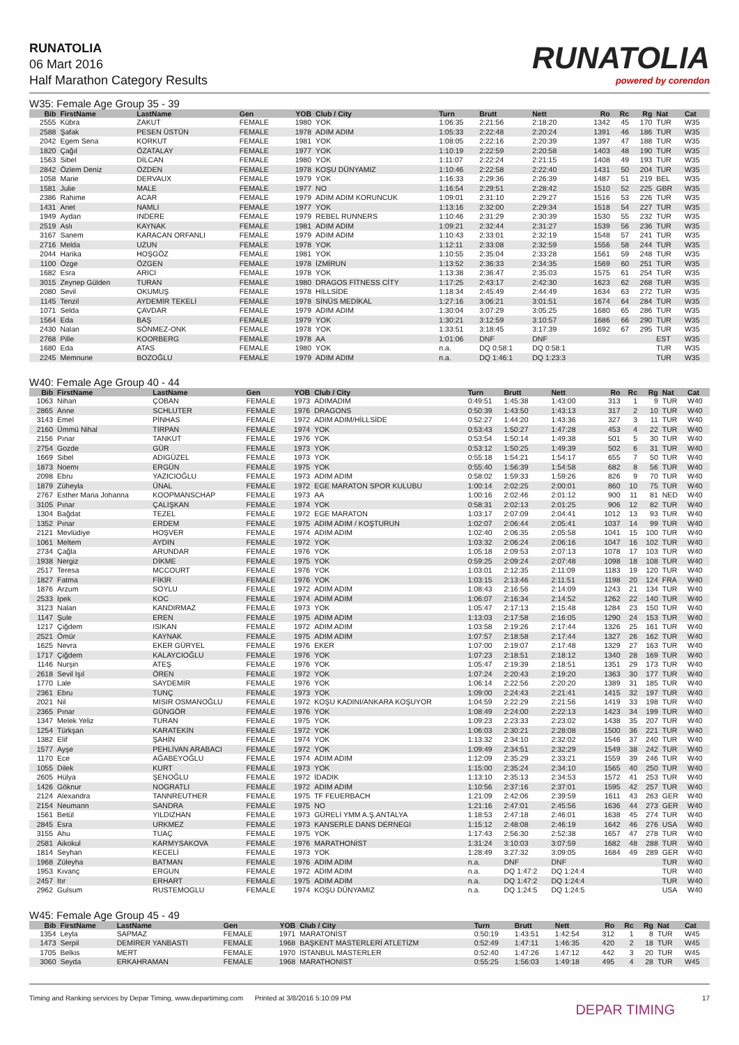RUNATOLIA
06 Mart 2016
Half Marathon Category Results
RUNATOLIA
powered by corendon
W35: Female Age Group 35 - 39
| Bib | FirstName | LastName | Gen | YOB | Club / City | Turn | Brutt | Nett | Ro | Rc | Rg | Nat | Cat |
| --- | --- | --- | --- | --- | --- | --- | --- | --- | --- | --- | --- | --- | --- |
| 2555 | Kübra | ZAKUT | FEMALE | 1980 | YOK | 1:06:35 | 2:21:56 | 2:18:20 | 1342 | 45 | 170 | TUR | W35 |
| 2588 | Şafak | PESEN ÜSTÜN | FEMALE | 1978 | ADIM ADIM | 1:05:33 | 2:22:48 | 2:20:24 | 1391 | 46 | 186 | TUR | W35 |
| 2042 | Egem Sena | KORKUT | FEMALE | 1981 | YOK | 1:08:05 | 2:22:16 | 2:20:39 | 1397 | 47 | 188 | TUR | W35 |
| 1820 | Çağıl | ÖZATALAY | FEMALE | 1977 | YOK | 1:10:19 | 2:22:59 | 2:20:58 | 1403 | 48 | 190 | TUR | W35 |
| 1563 | Sibel | DİLCAN | FEMALE | 1980 | YOK | 1:11:07 | 2:22:24 | 2:21:15 | 1408 | 49 | 193 | TUR | W35 |
| 2842 | Özlem Deniz | ÖZDEN | FEMALE | 1978 | KOŞU DÜNYAMIZ | 1:10:46 | 2:22:58 | 2:22:40 | 1431 | 50 | 204 | TUR | W35 |
| 1058 | Marie | DERVAUX | FEMALE | 1979 | YOK | 1:16:33 | 2:29:36 | 2:26:39 | 1487 | 51 | 219 | BEL | W35 |
| 1581 | Julie | MALE | FEMALE | 1977 | NO | 1:16:54 | 2:29:51 | 2:28:42 | 1510 | 52 | 225 | GBR | W35 |
| 2386 | Rahime | ACAR | FEMALE | 1979 | ADIM ADIM KORUNCUK | 1:09:01 | 2:31:10 | 2:29:27 | 1516 | 53 | 226 | TUR | W35 |
| 1431 | Anet | NAMLI | FEMALE | 1977 | YOK | 1:13:16 | 2:32:00 | 2:29:34 | 1518 | 54 | 227 | TUR | W35 |
| 1949 | Aydan | INDERE | FEMALE | 1979 | REBEL RUNNERS | 1:10:46 | 2:31:29 | 2:30:39 | 1530 | 55 | 232 | TUR | W35 |
| 2519 | Aslı | KAYNAK | FEMALE | 1981 | ADIM ADIM | 1:09:21 | 2:32:44 | 2:31:27 | 1539 | 56 | 236 | TUR | W35 |
| 3167 | Sanem | KARACAN ORFANLI | FEMALE | 1979 | ADIM ADIM | 1:10:43 | 2:33:01 | 2:32:19 | 1548 | 57 | 241 | TUR | W35 |
| 2716 | Melda | UZUN | FEMALE | 1978 | YOK | 1:12:11 | 2:33:08 | 2:32:59 | 1556 | 58 | 244 | TUR | W35 |
| 2044 | Harika | HOŞGÖZ | FEMALE | 1981 | YOK | 1:10:55 | 2:35:04 | 2:33:28 | 1561 | 59 | 248 | TUR | W35 |
| 1100 | Özge | ÖZGEN | FEMALE | 1978 | İZMİRUN | 1:13:52 | 2:36:33 | 2:34:35 | 1569 | 60 | 251 | TUR | W35 |
| 1682 | Esra | ARICI | FEMALE | 1978 | YOK | 1:13:38 | 2:36:47 | 2:35:03 | 1575 | 61 | 254 | TUR | W35 |
| 3015 | Zeynep Gülden | TURAN | FEMALE | 1980 | DRAGOS FİTNESS CİTY | 1:17:25 | 2:43:17 | 2:42:30 | 1623 | 62 | 268 | TUR | W35 |
| 2080 | Sevil | OKUMUŞ | FEMALE | 1978 | HİLLSİDE | 1:18:34 | 2:45:49 | 2:44:49 | 1634 | 63 | 272 | TUR | W35 |
| 1145 | Tenzil | AYDEMİR TEKELİ | FEMALE | 1978 | SİNÜS MEDİKAL | 1:27:16 | 3:06:21 | 3:01:51 | 1674 | 64 | 284 | TUR | W35 |
| 1071 | Selda | ÇAVDAR | FEMALE | 1979 | ADIM ADIM | 1:30:04 | 3:07:29 | 3:05:25 | 1680 | 65 | 286 | TUR | W35 |
| 1564 | Eda | BAŞ | FEMALE | 1979 | YOK | 1:30:21 | 3:12:59 | 3:10:57 | 1686 | 66 | 290 | TUR | W35 |
| 2430 | Nalan | SÖNMEZ-ONK | FEMALE | 1978 | YOK | 1:33:51 | 3:18:45 | 3:17:39 | 1692 | 67 | 295 | TUR | W35 |
| 2768 | Pille | KOORBERG | FEMALE | 1978 | AA | 1:01:06 | DNF | DNF | | | | EST | W35 |
| 1680 | Eda | ATAS | FEMALE | 1980 | YOK | n.a. | DQ 0:58:1 | DQ 0:58:1 | | | | TUR | W35 |
| 2245 | Memnune | BOZOĞLU | FEMALE | 1979 | ADIM ADIM | n.a. | DQ 1:46:1 | DQ 1:23:3 | | | | TUR | W35 |
W40: Female Age Group 40 - 44
| Bib | FirstName | LastName | Gen | YOB | Club / City | Turn | Brutt | Nett | Ro | Rc | Rg | Nat | Cat |
| --- | --- | --- | --- | --- | --- | --- | --- | --- | --- | --- | --- | --- | --- |
| 1063 | Nihan | ÇOBAN | FEMALE | 1973 | ADIMADIM | 0:49:51 | 1:45:38 | 1:43:00 | 313 | 1 | 9 | TUR | W40 |
| 2865 | Anne | SCHLUTER | FEMALE | 1976 | DRAGONS | 0:50:39 | 1:43:50 | 1:43:13 | 317 | 2 | 10 | TUR | W40 |
| 3143 | Emel | PİNHAS | FEMALE | 1972 | ADIM ADIM/HİLLSİDE | 0:52:27 | 1:44:20 | 1:43:36 | 327 | 3 | 11 | TUR | W40 |
| 2160 | Ümmü Nihal | TIRPAN | FEMALE | 1974 | YOK | 0:53:43 | 1:50:27 | 1:47:28 | 453 | 4 | 22 | TUR | W40 |
| 2156 | Pınar | TANKUT | FEMALE | 1976 | YOK | 0:53:54 | 1:50:14 | 1:49:38 | 501 | 5 | 30 | TUR | W40 |
| 2754 | Gozde | GÜR | FEMALE | 1973 | YOK | 0:53:12 | 1:50:25 | 1:49:39 | 502 | 6 | 31 | TUR | W40 |
| 1669 | Sibel | ADIGÜZEL | FEMALE | 1973 | YOK | 0:55:18 | 1:54:21 | 1:54:17 | 655 | 7 | 50 | TUR | W40 |
| 1873 | Noemı | ERGÜN | FEMALE | 1975 | YOK | 0:55:40 | 1:56:39 | 1:54:58 | 682 | 8 | 56 | TUR | W40 |
| 2098 | Ebru | YAZICIOĞLU | FEMALE | 1973 | ADIM ADIM | 0:58:02 | 1:59:33 | 1:59:26 | 826 | 9 | 70 | TUR | W40 |
| 1879 | Züheyla | ÜNAL | FEMALE | 1972 | EGE MARATON SPOR KULUBU | 1:00:14 | 2:02:25 | 2:00:01 | 860 | 10 | 75 | TUR | W40 |
| 2767 | Esther Maria Johanna | KOOPMANSCHAP | FEMALE | 1973 | AA | 1:00:16 | 2:02:46 | 2:01:12 | 900 | 11 | 81 | NED | W40 |
| 3105 | Pınar | ÇALIŞKAN | FEMALE | 1974 | YOK | 0:58:31 | 2:02:13 | 2:01:25 | 906 | 12 | 82 | TUR | W40 |
| 1304 | Bağdat | TEZEL | FEMALE | 1972 | EGE MARATON | 1:03:17 | 2:07:09 | 2:04:41 | 1012 | 13 | 93 | TUR | W40 |
| 1352 | Pınar | ERDEM | FEMALE | 1975 | ADIM ADIM / KOŞTURUN | 1:02:07 | 2:06:44 | 2:05:41 | 1037 | 14 | 99 | TUR | W40 |
| 2121 | Mevlüdiye | HOŞVER | FEMALE | 1974 | ADIM ADIM | 1:02:40 | 2:06:35 | 2:05:58 | 1041 | 15 | 100 | TUR | W40 |
| 1061 | Meltem | AYDIN | FEMALE | 1972 | YOK | 1:03:32 | 2:06:24 | 2:06:16 | 1047 | 16 | 102 | TUR | W40 |
| 2734 | Çağla | ARUNDAR | FEMALE | 1976 | YOK | 1:05:18 | 2:09:53 | 2:07:13 | 1078 | 17 | 103 | TUR | W40 |
| 1938 | Nergiz | DİKME | FEMALE | 1975 | YOK | 0:59:25 | 2:09:24 | 2:07:48 | 1098 | 18 | 108 | TUR | W40 |
| 2517 | Teresa | MCCOURT | FEMALE | 1976 | YOK | 1:03:01 | 2:12:35 | 2:11:09 | 1183 | 19 | 120 | TUR | W40 |
| 1827 | Fatma | FİKİR | FEMALE | 1976 | YOK | 1:03:15 | 2:13:46 | 2:11:51 | 1198 | 20 | 124 | FRA | W40 |
| 1876 | Arzum | SOYLU | FEMALE | 1972 | ADIM ADIM | 1:08:43 | 2:16:56 | 2:14:09 | 1243 | 21 | 134 | TUR | W40 |
| 2533 | Ipek | KOC | FEMALE | 1974 | ADIM ADIM | 1:06:07 | 2:16:34 | 2:14:52 | 1262 | 22 | 140 | TUR | W40 |
| 3123 | Nalan | KANDIRMAZ | FEMALE | 1973 | YOK | 1:05:47 | 2:17:13 | 2:15:48 | 1284 | 23 | 150 | TUR | W40 |
| 1147 | Şule | EREN | FEMALE | 1975 | ADIM ADIM | 1:13:03 | 2:17:58 | 2:16:05 | 1290 | 24 | 153 | TUR | W40 |
| 1217 | Çiğdem | ISIKAN | FEMALE | 1972 | ADIM ADIM | 1:03:58 | 2:19:26 | 2:17:44 | 1326 | 25 | 161 | TUR | W40 |
| 2521 | Ömür | KAYNAK | FEMALE | 1975 | ADIM ADIM | 1:07:57 | 2:18:58 | 2:17:44 | 1327 | 26 | 162 | TUR | W40 |
| 1625 | Nevra | EKER GÜRYEL | FEMALE | 1976 | EKER | 1:07:00 | 2:19:07 | 2:17:48 | 1329 | 27 | 163 | TUR | W40 |
| 1717 | Çiğdem | KALAYCIOĞLU | FEMALE | 1976 | YOK | 1:07:23 | 2:18:51 | 2:18:12 | 1340 | 28 | 169 | TUR | W40 |
| 1146 | Nurşin | ATEŞ | FEMALE | 1976 | YOK | 1:05:47 | 2:19:39 | 2:18:51 | 1351 | 29 | 173 | TUR | W40 |
| 2618 | Sevil Işıl | ÖREN | FEMALE | 1972 | YOK | 1:07:24 | 2:20:43 | 2:19:20 | 1363 | 30 | 177 | TUR | W40 |
| 1770 | Lale | SAYDEMİR | FEMALE | 1976 | YOK | 1:06:14 | 2:22:56 | 2:20:20 | 1389 | 31 | 185 | TUR | W40 |
| 2361 | Ebru | TUNÇ | FEMALE | 1973 | YOK | 1:09:00 | 2:24:43 | 2:21:41 | 1415 | 32 | 197 | TUR | W40 |
| 2021 | Nil | MISIR OSMANOĞLU | FEMALE | 1972 | KOŞU KADINI/ANKARA KOŞUYOR | 1:04:59 | 2:22:29 | 2:21:56 | 1419 | 33 | 198 | TUR | W40 |
| 2365 | Pınar | GÜNGÖR | FEMALE | 1976 | YOK | 1:08:49 | 2:24:00 | 2:22:13 | 1423 | 34 | 199 | TUR | W40 |
| 1347 | Melek Yeliz | TURAN | FEMALE | 1975 | YOK | 1:09:23 | 2:23:33 | 2:23:02 | 1438 | 35 | 207 | TUR | W40 |
| 1254 | Türkşan | KARATEKİN | FEMALE | 1972 | YOK | 1:06:03 | 2:30:21 | 2:28:08 | 1500 | 36 | 221 | TUR | W40 |
| 1382 | Elif | ŞAHİN | FEMALE | 1974 | YOK | 1:13:32 | 2:34:10 | 2:32:02 | 1546 | 37 | 240 | TUR | W40 |
| 1577 | Ayşe | PEHLİVAN ARABACI | FEMALE | 1972 | YOK | 1:09:49 | 2:34:51 | 2:32:29 | 1549 | 38 | 242 | TUR | W40 |
| 1170 | Ece | AĞABEYOĞLU | FEMALE | 1974 | ADIM ADIM | 1:12:09 | 2:35:29 | 2:33:21 | 1559 | 39 | 246 | TUR | W40 |
| 1055 | Dilek | KURT | FEMALE | 1973 | YOK | 1:15:00 | 2:35:24 | 2:34:10 | 1565 | 40 | 250 | TUR | W40 |
| 2605 | Hülya | ŞENOĞLU | FEMALE | 1972 | İDADİK | 1:13:10 | 2:35:13 | 2:34:53 | 1572 | 41 | 253 | TUR | W40 |
| 1426 | Göknur | NOGRATLI | FEMALE | 1972 | ADIM ADIM | 1:10:56 | 2:37:16 | 2:37:01 | 1595 | 42 | 257 | TUR | W40 |
| 2124 | Alexandra | TANNREUTHER | FEMALE | 1975 | TF FEUERBACH | 1:21:09 | 2:42:06 | 2:39:59 | 1611 | 43 | 263 | GER | W40 |
| 2154 | Neumann | SANDRA | FEMALE | 1975 | NO | 1:21:16 | 2:47:01 | 2:45:56 | 1636 | 44 | 273 | GER | W40 |
| 1561 | Betül | YILDIZHAN | FEMALE | 1973 | GÜRELİ YMM A.Ş.ANTALYA | 1:18:53 | 2:47:18 | 2:46:01 | 1638 | 45 | 274 | TUR | W40 |
| 2845 | Esra | URKMEZ | FEMALE | 1973 | KANSERLE DANS DERNEGI | 1:15:12 | 2:48:08 | 2:46:19 | 1642 | 46 | 276 | USA | W40 |
| 3155 | Ahu | TUAÇ | FEMALE | 1975 | YOK | 1:17:43 | 2:56:30 | 2:52:38 | 1657 | 47 | 278 | TUR | W40 |
| 2581 | Aikokul | KARMYSAKOVA | FEMALE | 1976 | MARATHONİST | 1:31:24 | 3:10:03 | 3:07:59 | 1682 | 48 | 288 | TUR | W40 |
| 1814 | Seyhan | KECELİ | FEMALE | 1973 | YOK | 1:28:49 | 3:27:32 | 3:09:05 | 1684 | 49 | 289 | GER | W40 |
| 1968 | Züleyha | BATMAN | FEMALE | 1976 | ADIM ADIM | n.a. | DNF | DNF | | | | TUR | W40 |
| 1953 | Kıvanç | ERGUN | FEMALE | 1972 | ADIM ADIM | n.a. | DQ 1:47:2 | DQ 1:24:4 | | | | TUR | W40 |
| 2457 | Itır | ERHART | FEMALE | 1975 | ADIM ADIM | n.a. | DQ 1:47:2 | DQ 1:24:4 | | | | TUR | W40 |
| 2962 | Gulsum | RUSTEMOGLU | FEMALE | 1974 | KOŞU DÜNYAMIZ | n.a. | DQ 1:24:5 | DQ 1:24:5 | | | | USA | W40 |
W45: Female Age Group 45 - 49
| Bib | FirstName | LastName | Gen | YOB | Club / City | Turn | Brutt | Nett | Ro | Rc | Rg | Nat | Cat |
| --- | --- | --- | --- | --- | --- | --- | --- | --- | --- | --- | --- | --- | --- |
| 1354 | Leyla | SAPMAZ | FEMALE | 1971 | MARATONİST | 0:50:19 | 1:43:51 | 1:42:54 | 312 | 1 | 8 | TUR | W45 |
| 1473 | Serpil | DEMİRER YANBASTI | FEMALE | 1968 | BAŞKENT MASTERLERİ ATLETİZM | 0:52:49 | 1:47:11 | 1:46:35 | 420 | 2 | 18 | TUR | W45 |
| 1705 | Belkis | MERT | FEMALE | 1970 | İSTANBUL MASTERLER | 0:52:40 | 1:47:26 | 1:47:12 | 442 | 3 | 20 | TUR | W45 |
| 3060 | Seyda | ERKAHRAMAN | FEMALE | 1968 | MARATHONIST | 0:55:25 | 1:56:03 | 1:49:18 | 495 | 4 | 28 | TUR | W45 |
Timing and Ranking services by Depar Timing, www.departiming.com Printed at 3/8/2016 5:10:09 PM 17
DEPAR TIMING